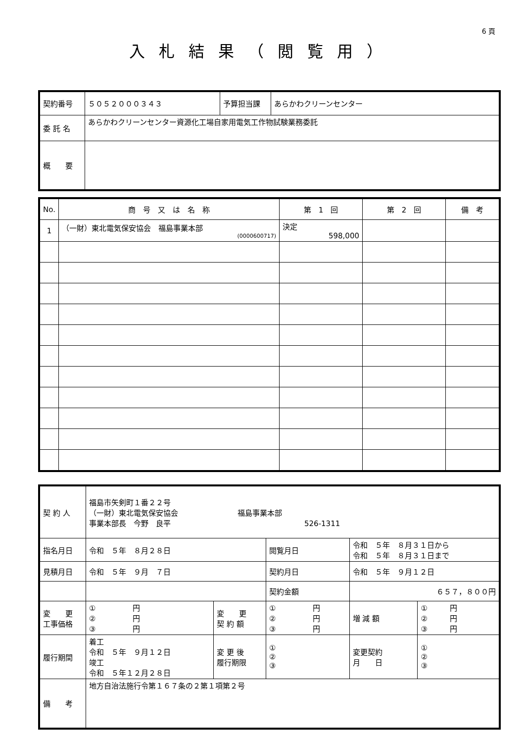6 頁
入札結果（閲覧用）
| 契約番号 | ５０５２０００３４３ | 予算担当課 | あらかわクリーンセンター |
| 委 託 名 | あらかわクリーンセンター資源化工場自家用電気工作物試験業務委託 | | |
| 概 要 | | | |
| No. | 商 号 又 は 名 称 | 第 1 回 | 第 2 回 | 備 考 |
| --- | --- | --- | --- | --- |
| 1 | （一財）東北電気保安協会 福島事業本部 (0000600717) | 決定 598,000 | | |
| 契 約 人 | 福島市矢剣町１番２２号 （一財）東北電気保安協会 福島事業本部 事業本部長 今野 良平 526-1311 | | | | | |
| 指名月日 | 令和 ５年 ８月２８日 | | 閲覧月日 | 令和 ５年 ８月３１日から 令和 ５年 ８月３１日まで | | |
| 見積月日 | 令和 ５年 ９月 ７日 | | 契約月日 | 令和 ５年 ９月１２日 | | |
| | | | 契約金額 | ６５７，８００円 | | |
| 変 更 工事価格 | ① 円 ② 円 ③ 円 | 変 更 契 約 額 | ① 円 ② 円 ③ 円 | | 増 減 額 | ① 円 ② 円 ③ 円 |
| 履行期間 | 着工 令和 ５年 ９月１２日 竣工 令和 ５年１２月２８日 | 変 更 後 履行期限 | ① ② ③ | | 変更契約 月 日 | ① ② ③ |
| 備 考 | 地方自治法施行令第１６７条の２第１項第２号 | | | | | |